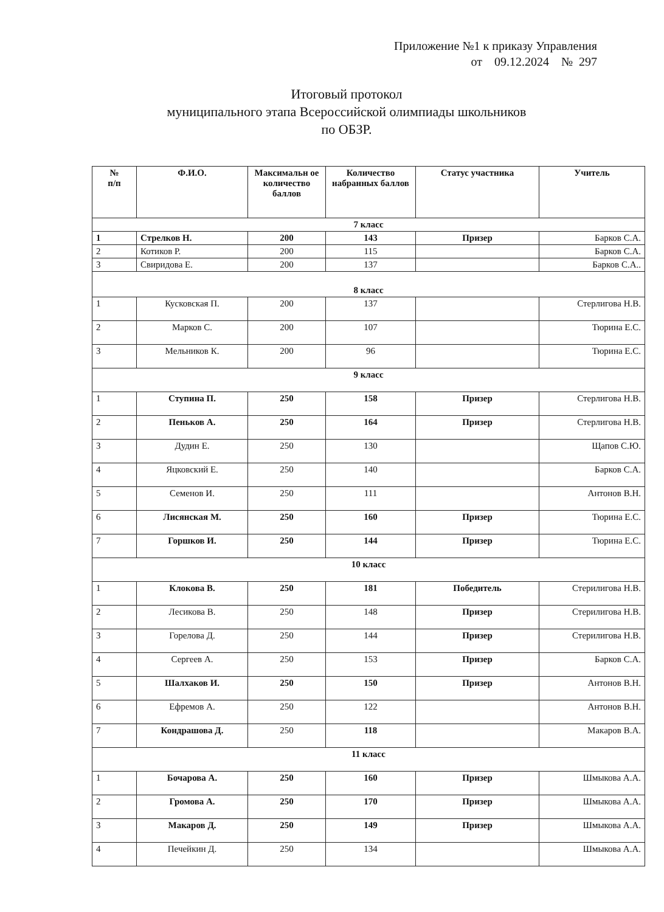Приложение №1 к приказу Управления
от 09.12.2024 № 297
Итоговый протокол
муниципального этапа Всероссийской олимпиады школьников
по ОБЗР.
| № п/п | Ф.И.О. | Максимальн ое количество баллов | Количество набранных баллов | Статус участника | Учитель |
| --- | --- | --- | --- | --- | --- |
| 7 класс | | | | | |
| 1 | Стрелков Н. | 200 | 143 | Призер | Барков С.А. |
| 2 | Котиков Р. | 200 | 115 | | Барков С.А. |
| 3 | Свиридова Е. | 200 | 137 | | Барков С.А.. |
| 8 класс | | | | | |
| 1 | Кусковская П. | 200 | 137 | | Стерлигова Н.В. |
| 2 | Марков С. | 200 | 107 | | Тюрина Е.С. |
| 3 | Мельников К. | 200 | 96 | | Тюрина Е.С. |
| 9 класс | | | | | |
| 1 | Ступина П. | 250 | 158 | Призер | Стерлигова Н.В. |
| 2 | Пеньков А. | 250 | 164 | Призер | Стерлигова Н.В. |
| 3 | Дудин Е. | 250 | 130 | | Щапов С.Ю. |
| 4 | Яцковский Е. | 250 | 140 | | Барков С.А. |
| 5 | Семенов И. | 250 | 111 | | Антонов В.Н. |
| 6 | Лисянская М. | 250 | 160 | Призер | Тюрина Е.С. |
| 7 | Горшков И. | 250 | 144 | Призер | Тюрина Е.С. |
| 10 класс | | | | | |
| 1 | Клокова В. | 250 | 181 | Победитель | Стерилигова Н.В. |
| 2 | Лесикова В. | 250 | 148 | Призер | Стерилигова Н.В. |
| 3 | Горелова Д. | 250 | 144 | Призер | Стерилигова Н.В. |
| 4 | Сергеев А. | 250 | 153 | Призер | Барков С.А. |
| 5 | Шалхаков И. | 250 | 150 | Призер | Антонов В.Н. |
| 6 | Ефремов А. | 250 | 122 | | Антонов В.Н. |
| 7 | Кондрашова Д. | 250 | 118 | | Макаров В.А. |
| 11 класс | | | | | |
| 1 | Бочарова А. | 250 | 160 | Призер | Шмыкова А.А. |
| 2 | Громова А. | 250 | 170 | Призер | Шмыкова А.А. |
| 3 | Макаров Д. | 250 | 149 | Призер | Шмыкова А.А. |
| 4 | Печейкин Д. | 250 | 134 | | Шмыкова А.А. |